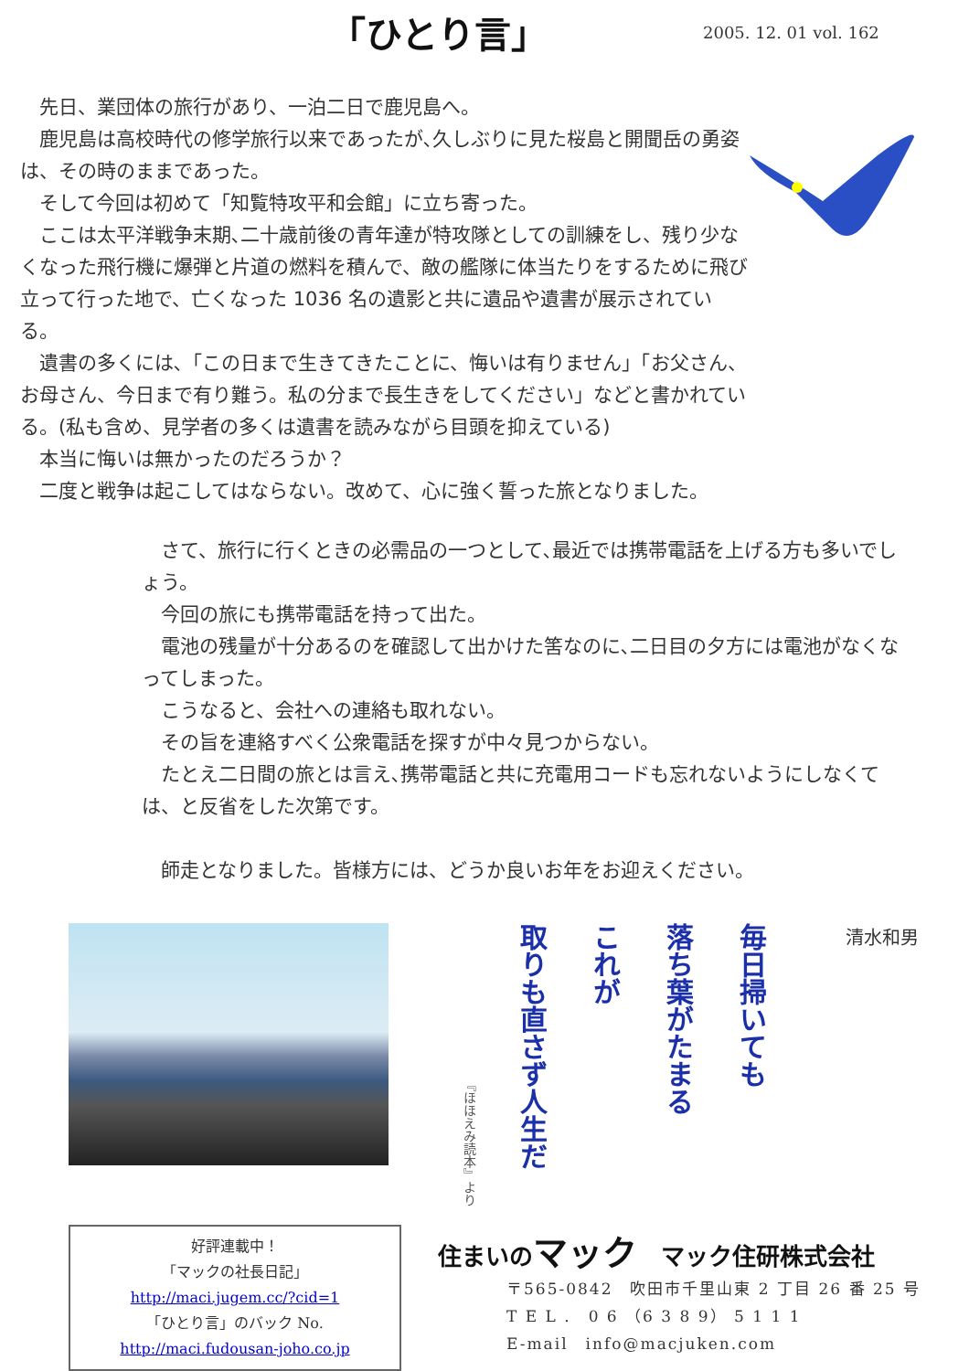「ひとり言」
2005. 12. 01 vol. 162
　先日、業団体の旅行があり、一泊二日で鹿児島へ。
　鹿児島は高校時代の修学旅行以来であったが､久しぶりに見た桜島と開聞岳の勇姿は、その時のままであった。
　そして今回は初めて「知覧特攻平和会館」に立ち寄った。
　ここは太平洋戦争末期､二十歳前後の青年達が特攻隊としての訓練をし、残り少なくなった飛行機に爆弾と片道の燃料を積んで、敵の艦隊に体当たりをするために飛び立って行った地で、亡くなった 1036 名の遺影と共に遺品や遺書が展示されている。
　遺書の多くには､「この日まで生きてきたことに、悔いは有りません」「お父さん、お母さん、今日まで有り難う。私の分まで長生きをしてください」などと書かれている。(私も含め、見学者の多くは遺書を読みながら目頭を抑えている)
　本当に悔いは無かったのだろうか？
　二度と戦争は起こしてはならない。改めて、心に強く誓った旅となりました。
　さて、旅行に行くときの必需品の一つとして､最近では携帯電話を上げる方も多いでしょう。
　今回の旅にも携帯電話を持って出た。
　電池の残量が十分あるのを確認して出かけた筈なのに､二日目の夕方には電池がなくなってしまった。
　こうなると、会社への連絡も取れない。
　その旨を連絡すべく公衆電話を探すが中々見つからない。
　たとえ二日間の旅とは言え､携帯電話と共に充電用コードも忘れないようにしなくては、と反省をした次第です。
　師走となりました。皆様方には、どうか良いお年をお迎えください。
毎日掃いても
落ち葉がたまる
これが
取りも直さず人生だ
『ほほえみ読本』より
清水和男
好評連載中！
「マックの社長日記」
http://maci.jugem.cc/?cid=1
「ひとり言」のバック No.
http://maci.fudousan-joho.co.jp
住まいのマック　マック住研株式会社
〒565-0842　吹田市千里山東 2 丁目 26 番 25 号
T E L .　0 6 （6 3 8 9） 5 1 1 1
E-mail　info@macjuken.com